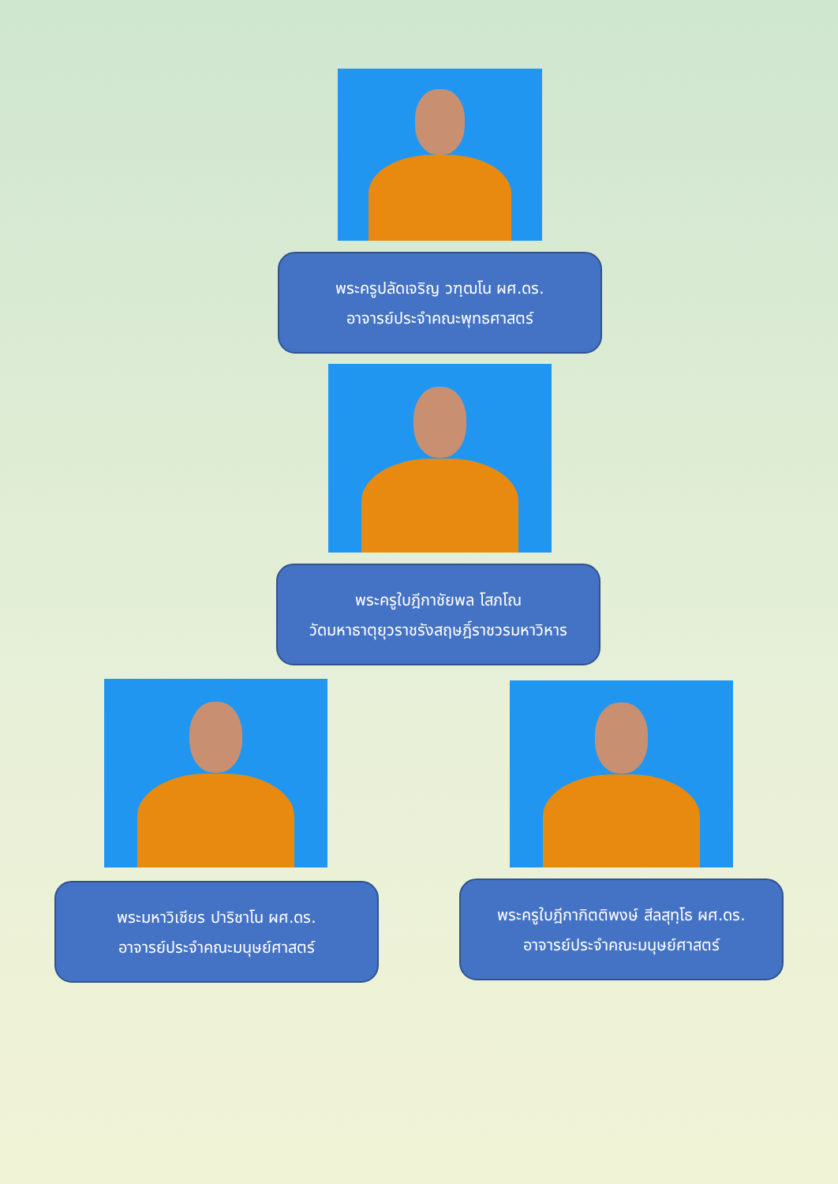พระครูปลัดเจริญ วฑฺฒโน ผศ.ดร.
อาจารย์ประจำคณะพุทธศาสตร์
พระครูใบฎีกาชัยพล โสภโณ
วัดมหาธาตุยุวราชรังสฤษฎิ์ราชวรมหาวิหาร
พระมหาวิเชียร ปาริชาโน ผศ.ดร.
อาจารย์ประจำคณะมนุษย์ศาสตร์
พระครูใบฎีกากิตติพงษ์ สีลสุทฺโธ ผศ.ดร.
อาจารย์ประจำคณะมนุษย์ศาสตร์